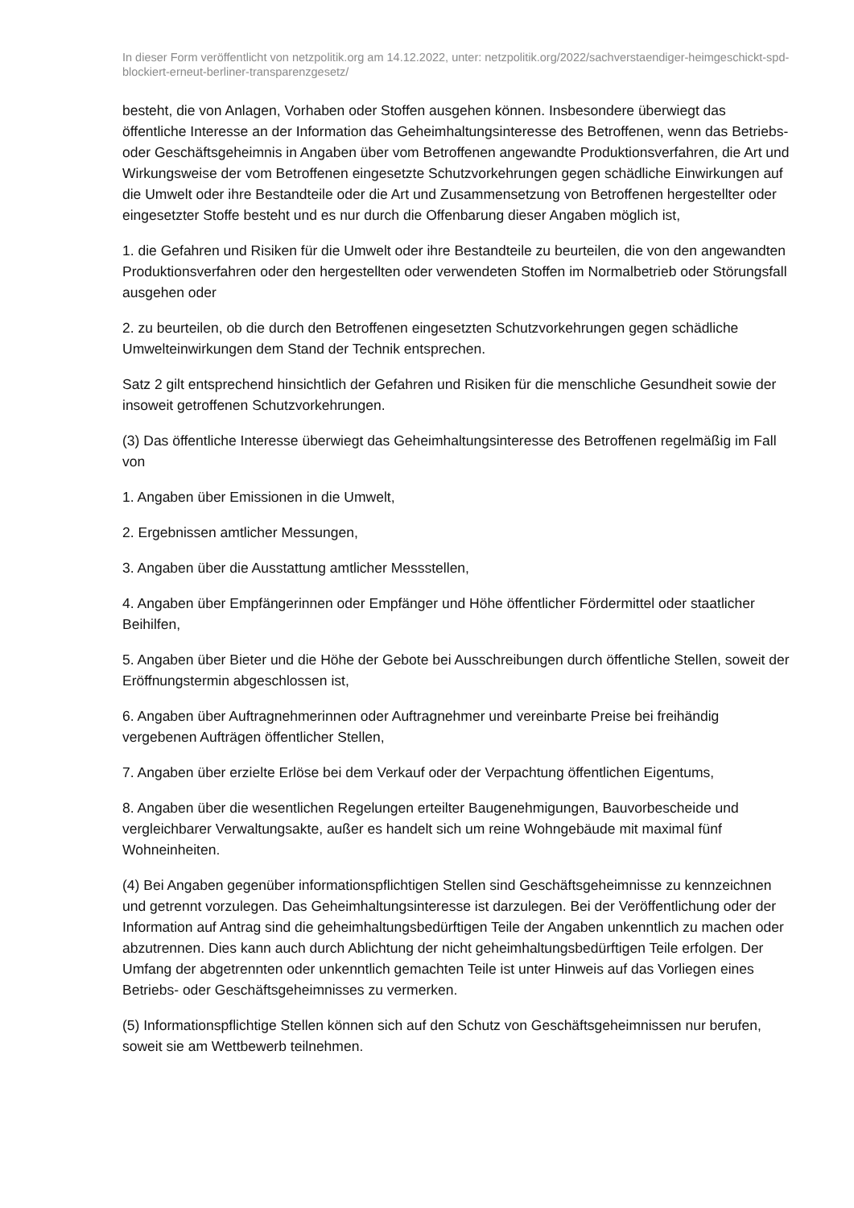In dieser Form veröffentlicht von netzpolitik.org am 14.12.2022, unter: netzpolitik.org/2022/sachverstaendiger-heimgeschickt-spd-blockiert-erneut-berliner-transparenzgesetz/
besteht, die von Anlagen, Vorhaben oder Stoffen ausgehen können. Insbesondere überwiegt das öffentliche Interesse an der Information das Geheimhaltungsinteresse des Betroffenen, wenn das Betriebs- oder Geschäftsgeheimnis in Angaben über vom Betroffenen angewandte Produktionsverfahren, die Art und Wirkungsweise der vom Betroffenen eingesetzte Schutzvorkehrungen gegen schädliche Einwirkungen auf die Umwelt oder ihre Bestandteile oder die Art und Zusammensetzung von Betroffenen hergestellter oder eingesetzter Stoffe besteht und es nur durch die Offenbarung dieser Angaben möglich ist,
1. die Gefahren und Risiken für die Umwelt oder ihre Bestandteile zu beurteilen, die von den angewandten Produktionsverfahren oder den hergestellten oder verwendeten Stoffen im Normalbetrieb oder Störungsfall ausgehen oder
2. zu beurteilen, ob die durch den Betroffenen eingesetzten Schutzvorkehrungen gegen schädliche Umwelteinwirkungen dem Stand der Technik entsprechen.
Satz 2 gilt entsprechend hinsichtlich der Gefahren und Risiken für die menschliche Gesundheit sowie der insoweit getroffenen Schutzvorkehrungen.
(3) Das öffentliche Interesse überwiegt das Geheimhaltungsinteresse des Betroffenen regelmäßig im Fall von
1. Angaben über Emissionen in die Umwelt,
2. Ergebnissen amtlicher Messungen,
3. Angaben über die Ausstattung amtlicher Messstellen,
4. Angaben über Empfängerinnen oder Empfänger und Höhe öffentlicher Fördermittel oder staatlicher Beihilfen,
5. Angaben über Bieter und die Höhe der Gebote bei Ausschreibungen durch öffentliche Stellen, soweit der Eröffnungstermin abgeschlossen ist,
6. Angaben über Auftragnehmerinnen oder Auftragnehmer und vereinbarte Preise bei freihändig vergebenen Aufträgen öffentlicher Stellen,
7. Angaben über erzielte Erlöse bei dem Verkauf oder der Verpachtung öffentlichen Eigentums,
8. Angaben über die wesentlichen Regelungen erteilter Baugenehmigungen, Bauvorbescheide und vergleichbarer Verwaltungsakte, außer es handelt sich um reine Wohngebäude mit maximal fünf Wohneinheiten.
(4) Bei Angaben gegenüber informationspflichtigen Stellen sind Geschäftsgeheimnisse zu kennzeichnen und getrennt vorzulegen. Das Geheimhaltungsinteresse ist darzulegen. Bei der Veröffentlichung oder der Information auf Antrag sind die geheimhaltungsbedürftigen Teile der Angaben unkenntlich zu machen oder abzutrennen. Dies kann auch durch Ablichtung der nicht geheimhaltungsbedürftigen Teile erfolgen. Der Umfang der abgetrennten oder unkenntlich gemachten Teile ist unter Hinweis auf das Vorliegen eines Betriebs- oder Geschäftsgeheimnisses zu vermerken.
(5) Informationspflichtige Stellen können sich auf den Schutz von Geschäftsgeheimnissen nur berufen, soweit sie am Wettbewerb teilnehmen.